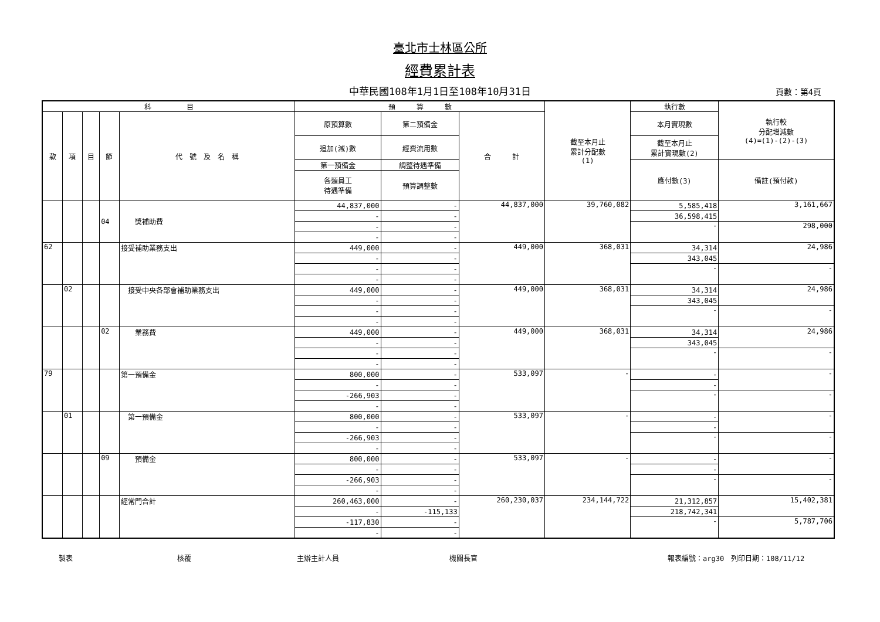臺北市士林區公所
經費累計表
中華民國108年1月1日至108年10月31日 頁數：第4頁
| 科 目 | | | | | 預 算 數 | | | 截至本月止 累計分配數 (1) | 執行數 | 執行較 分配增減數 (4)=(1)-(2)-(3) |
| --- | --- | --- | --- | --- | --- | --- | --- | --- | --- | --- |
| 款 | 項 | 目 | 節 | 代 號 及 名 稱 | 原預算數 | 第二預備金 | 合 計 | | 本月實現數 | |
| | | | | | 追加(減)數 | 經費流用數 | | | 截至本月止 累計實現數(2) | |
| | | | | | 第一預備金 | 調整待遇準備 | | | 應付數(3) | 備註(預付款) |
| | | | | | 各類員工 待遇準備 | 預算調整數 | | | | |
| | | | 04 | 獎補助費 | 44,837,000 | - | 44,837,000 | 39,760,082 | 5,585,418 | 3,161,667 |
| | | | | | - | - | | | 36,598,415 | |
| | | | | | - | - | | | - | 298,000 |
| | | | | | - | - | | | | |
| 62 | | | | 接受補助業務支出 | 449,000 | - | 449,000 | 368,031 | 34,314 | 24,986 |
| | | | | | - | - | | | 343,045 | |
| | | | | | - | - | | | - | - |
| | | | | | - | - | | | | |
| | 02 | | | 接受中央各部會補助業務支出 | 449,000 | - | 449,000 | 368,031 | 34,314 | 24,986 |
| | | | | | - | - | | | 343,045 | |
| | | | | | - | - | | | - | - |
| | | | | | - | - | | | | |
| | | | 02 | 業務費 | 449,000 | - | 449,000 | 368,031 | 34,314 | 24,986 |
| | | | | | - | - | | | 343,045 | |
| | | | | | - | - | | | - | - |
| | | | | | - | - | | | | |
| 79 | | | | 第一預備金 | 800,000 | - | 533,097 | - | - | - |
| | | | | | - | - | | | - | |
| | | | | | -266,903 | - | | | - | - |
| | | | | | - | - | | | | |
| | 01 | | | 第一預備金 | 800,000 | - | 533,097 | - | - | - |
| | | | | | - | - | | | - | |
| | | | | | -266,903 | - | | | - | - |
| | | | | | - | - | | | | |
| | | | 09 | 預備金 | 800,000 | - | 533,097 | - | - | - |
| | | | | | - | - | | | - | |
| | | | | | -266,903 | - | | | - | - |
| | | | | | - | - | | | | |
| | | | | 經常門合計 | 260,463,000 | - | 260,230,037 | 234,144,722 | 21,312,857 | 15,402,381 |
| | | | | | - | -115,133 | | | 218,742,341 | |
| | | | | | -117,830 | - | | | - | 5,787,706 |
| | | | | | - | - | | | | |
製表 核覆 主辦主計人員 機關長官 報表編號：arg30　列印日期：108/11/12